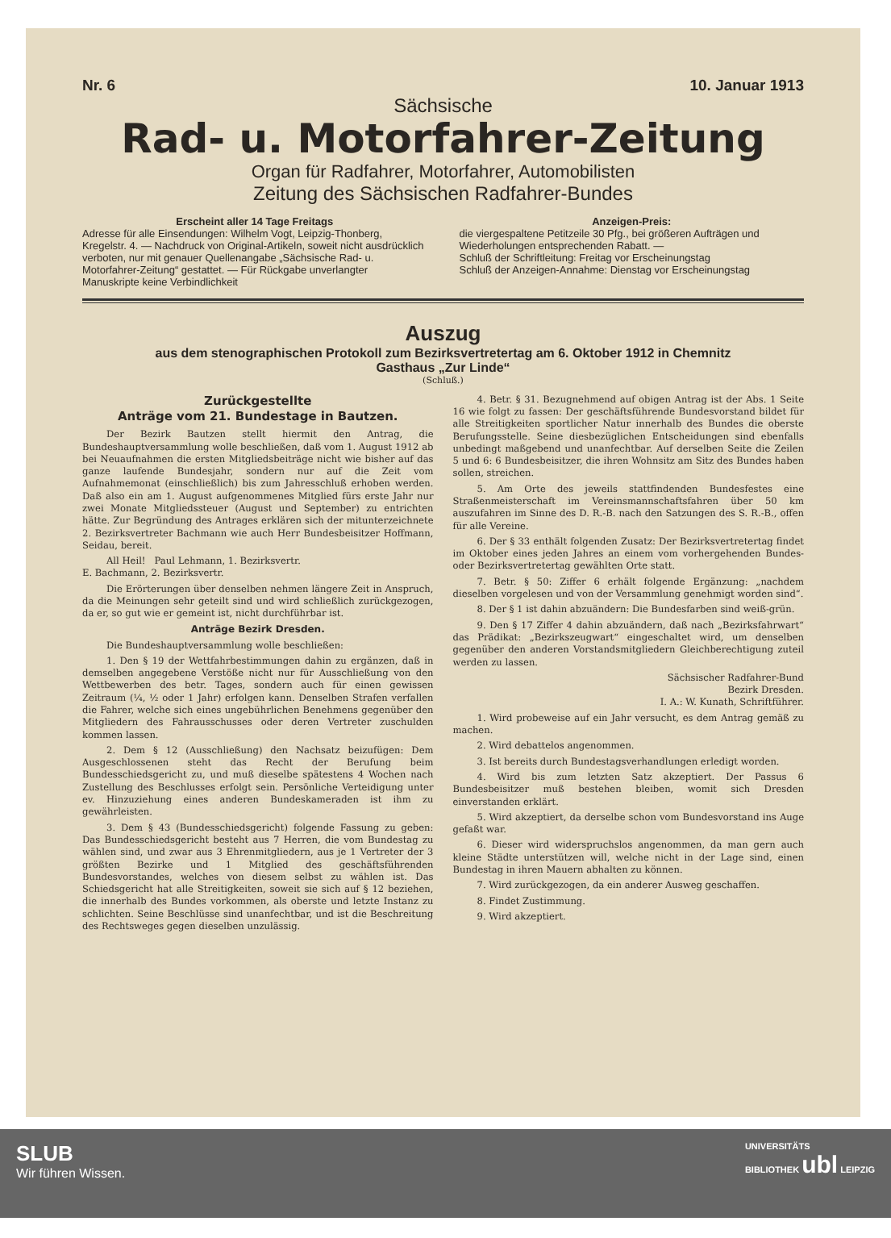Nr. 6 10. Januar 1913
Sächsische
Rad- u. Motorfahrer-Zeitung
Organ für Radfahrer, Motorfahrer, Automobilisten
Zeitung des Sächsischen Radfahrer-Bundes
Erscheint aller 14 Tage Freitags
Adresse für alle Einsendungen: Wilhelm Vogt, Leipzig-Thonberg, Kregelstr. 4. — Nachdruck von Original-Artikeln, soweit nicht ausdrücklich verboten, nur mit genauer Quellenangabe „Sächsische Rad- u. Motorfahrer-Zeitung“ gestattet. — Für Rückgabe unverlangter Manuskripte keine Verbindlichkeit
Anzeigen-Preis:
die viergespaltene Petitzeile 30 Pfg., bei größeren Aufträgen und Wiederholungen entsprechenden Rabatt. —
Schluß der Schriftleitung: Freitag vor Erscheinungstag
Schluß der Anzeigen-Annahme: Dienstag vor Erscheinungstag
Auszug
aus dem stenographischen Protokoll zum Bezirksvertretertag am 6. Oktober 1912 in Chemnitz
Gasthaus „Zur Linde“
(Schluß.)
Zurückgestellte
Anträge vom 21. Bundestage in Bautzen.
Der Bezirk Bautzen stellt hiermit den Antrag, die Bundeshauptversammlung wolle beschließen, daß vom 1. August 1912 ab bei Neuaufnahmen die ersten Mitgliedsbeiträge nicht wie bisher auf das ganze laufende Bundesjahr, sondern nur auf die Zeit vom Aufnahmemonat (einschließlich) bis zum Jahresschluß erhoben werden. Daß also ein am 1. August aufgenommenes Mitglied fürs erste Jahr nur zwei Monate Mitgliedssteuer (August und September) zu entrichten hätte. Zur Begründung des Antrages erklären sich der mitunterzeichnete 2. Bezirksvertreter Bachmann wie auch Herr Bundesbeisitzer Hoffmann, Seidau, bereit.
All Heil! Paul Lehmann, 1. Bezirksvertr.
E. Bachmann, 2. Bezirksvertr.
Die Erörterungen über denselben nehmen längere Zeit in Anspruch, da die Meinungen sehr geteilt sind und wird schließlich zurückgezogen, da er, so gut wie er gemeint ist, nicht durchführbar ist.
Anträge Bezirk Dresden.
Die Bundeshauptversammlung wolle beschließen:
1. Den § 19 der Wettfahrbestimmungen dahin zu ergänzen, daß in demselben angegebene Verstöße nicht nur für Ausschließung von den Wettbewerben des betr. Tages, sondern auch für einen gewissen Zeitraum (¼, ½ oder 1 Jahr) erfolgen kann. Denselben Strafen verfallen die Fahrer, welche sich eines ungebührlichen Benehmens gegenüber den Mitgliedern des Fahrausschusses oder deren Vertreter zuschulden kommen lassen.
2. Dem § 12 (Ausschließung) den Nachsatz beizufügen: Dem Ausgeschlossenen steht das Recht der Berufung beim Bundesschiedsgericht zu, und muß dieselbe spätestens 4 Wochen nach Zustellung des Beschlusses erfolgt sein. Persönliche Verteidigung unter ev. Hinzuziehung eines anderen Bundeskameraden ist ihm zu gewährleisten.
3. Dem § 43 (Bundesschiedsgericht) folgende Fassung zu geben: Das Bundesschiedsgericht besteht aus 7 Herren, die vom Bundestag zu wählen sind, und zwar aus 3 Ehrenmitgliedern, aus je 1 Vertreter der 3 größten Bezirke und 1 Mitglied des geschäftsführenden Bundesvorstandes, welches von diesem selbst zu wählen ist. Das Schiedsgericht hat alle Streitigkeiten, soweit sie sich auf § 12 beziehen, die innerhalb des Bundes vorkommen, als oberste und letzte Instanz zu schlichten. Seine Beschlüsse sind unanfechtbar, und ist die Beschreitung des Rechtsweges gegen dieselben unzulässig.
4. Betr. § 31. Bezugnehmend auf obigen Antrag ist der Abs. 1 Seite 16 wie folgt zu fassen: Der geschäftsführende Bundesvorstand bildet für alle Streitigkeiten sportlicher Natur innerhalb des Bundes die oberste Berufungsstelle. Seine diesbezüglichen Entscheidungen sind ebenfalls unbedingt maßgebend und unanfechtbar. Auf derselben Seite die Zeilen 5 und 6: 6 Bundesbeisitzer, die ihren Wohnsitz am Sitz des Bundes haben sollen, streichen.
5. Am Orte des jeweils stattfindenden Bundesfestes eine Straßenmeisterschaft im Vereinsmannschaftsfahren über 50 km auszufahren im Sinne des D. R.-B. nach den Satzungen des S. R.-B., offen für alle Vereine.
6. Der § 33 enthält folgenden Zusatz: Der Bezirksvertretertag findet im Oktober eines jeden Jahres an einem vom vorhergehenden Bundes- oder Bezirksvertretertag gewählten Orte statt.
7. Betr. § 50: Ziffer 6 erhält folgende Ergänzung: „nachdem dieselben vorgelesen und von der Versammlung genehmigt worden sind“.
8. Der § 1 ist dahin abzuändern: Die Bundesfarben sind weiß-grün.
9. Den § 17 Ziffer 4 dahin abzuändern, daß nach „Bezirksfahrwart“ das Prädikat: „Bezirkszeugwart“ eingeschaltet wird, um denselben gegenüber den anderen Vorstandsmitgliedern Gleichberechtigung zuteil werden zu lassen.
Sächsischer Radfahrer-Bund
Bezirk Dresden.
I. A.: W. Kunath, Schriftführer.
1. Wird probeweise auf ein Jahr versucht, es dem Antrag gemäß zu machen.
2. Wird debattelos angenommen.
3. Ist bereits durch Bundestagsverhandlungen erledigt worden.
4. Wird bis zum letzten Satz akzeptiert. Der Passus 6 Bundesbeisitzer muß bestehen bleiben, womit sich Dresden einverstanden erklärt.
5. Wird akzeptiert, da derselbe schon vom Bundesvorstand ins Auge gefaßt war.
6. Dieser wird widerspruchslos angenommen, da man gern auch kleine Städte unterstützen will, welche nicht in der Lage sind, einen Bundestag in ihren Mauern abhalten zu können.
7. Wird zurückgezogen, da ein anderer Ausweg geschaffen.
8. Findet Zustimmung.
9. Wird akzeptiert.
SLUB
Wir führen Wissen.
UNIVERSITÄTS
BIBLIOTHEK ubl LEIPZIG